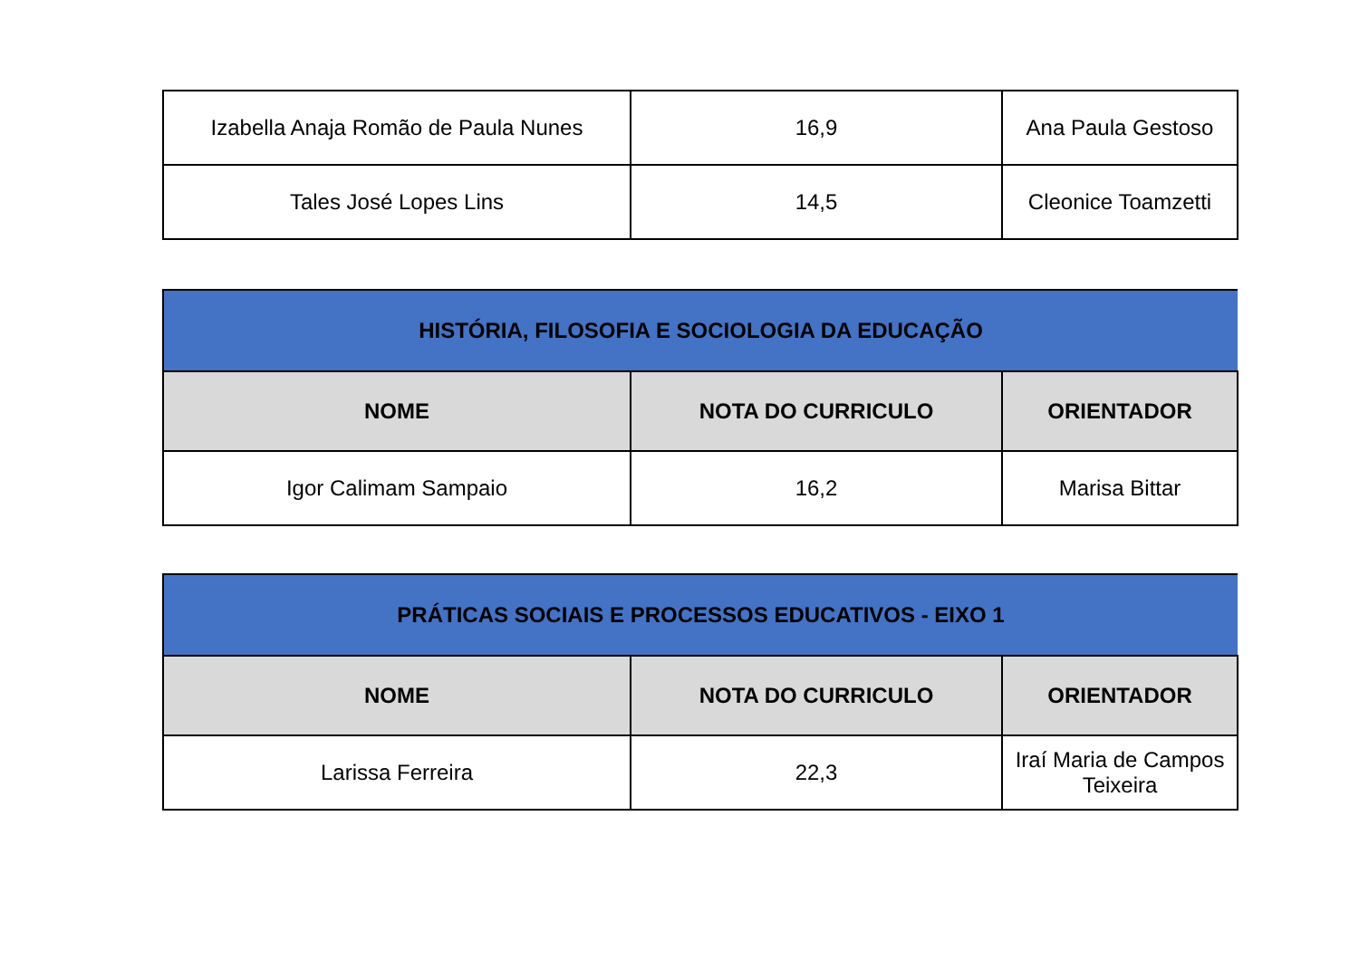| Izabella Anaja Romão de Paula Nunes | 16,9 | Ana Paula Gestoso |
| Tales José Lopes Lins | 14,5 | Cleonice Toamzetti |
| HISTÓRIA, FILOSOFIA E SOCIOLOGIA DA EDUCAÇÃO | | |
| --- | --- | --- |
| NOME | NOTA DO CURRICULO | ORIENTADOR |
| Igor Calimam Sampaio | 16,2 | Marisa Bittar |
| PRÁTICAS SOCIAIS E PROCESSOS EDUCATIVOS - EIXO 1 | | |
| --- | --- | --- |
| NOME | NOTA DO CURRICULO | ORIENTADOR |
| Larissa Ferreira | 22,3 | Iraí Maria de Campos Teixeira |